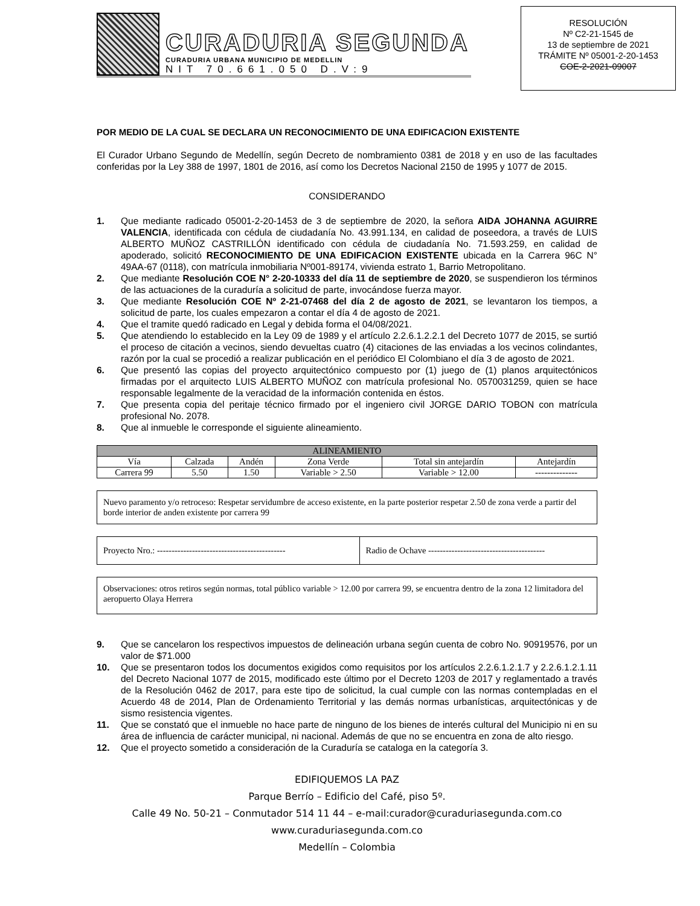CURADURIA SEGUNDA
CURADURIA URBANA MUNICIPIO DE MEDELLIN
NIT 70.661.050 D.V:9
RESOLUCIÓN
Nº C2-21-1545 de
13 de septiembre de 2021
TRÁMITE Nº 05001-2-20-1453
COE-2-2021-09007
POR MEDIO DE LA CUAL SE DECLARA UN RECONOCIMIENTO DE UNA EDIFICACION EXISTENTE
El Curador Urbano Segundo de Medellín, según Decreto de nombramiento 0381 de 2018 y en uso de las facultades conferidas por la Ley 388 de 1997, 1801 de 2016, así como los Decretos Nacional 2150 de 1995 y 1077 de 2015.
CONSIDERANDO
1. Que mediante radicado 05001-2-20-1453 de 3 de septiembre de 2020, la señora AIDA JOHANNA AGUIRRE VALENCIA, identificada con cédula de ciudadanía No. 43.991.134, en calidad de poseedora, a través de LUIS ALBERTO MUÑOZ CASTRILLÓN identificado con cédula de ciudadanía No. 71.593.259, en calidad de apoderado, solicitó RECONOCIMIENTO DE UNA EDIFICACION EXISTENTE ubicada en la Carrera 96C N° 49AA-67 (0118), con matrícula inmobiliaria Nº001-89174, vivienda estrato 1, Barrio Metropolitano.
2. Que mediante Resolución COE N° 2-20-10333 del día 11 de septiembre de 2020, se suspendieron los términos de las actuaciones de la curaduría a solicitud de parte, invocándose fuerza mayor.
3. Que mediante Resolución COE Nº 2-21-07468 del día 2 de agosto de 2021, se levantaron los tiempos, a solicitud de parte, los cuales empezaron a contar el día 4 de agosto de 2021.
4. Que el tramite quedó radicado en Legal y debida forma el 04/08/2021.
5. Que atendiendo lo establecido en la Ley 09 de 1989 y el artículo 2.2.6.1.2.2.1 del Decreto 1077 de 2015, se surtió el proceso de citación a vecinos, siendo devueltas cuatro (4) citaciones de las enviadas a los vecinos colindantes, razón por la cual se procedió a realizar publicación en el periódico El Colombiano el día 3 de agosto de 2021.
6. Que presentó las copias del proyecto arquitectónico compuesto por (1) juego de (1) planos arquitectónicos firmadas por el arquitecto LUIS ALBERTO MUÑOZ con matrícula profesional No. 0570031259, quien se hace responsable legalmente de la veracidad de la información contenida en éstos.
7. Que presenta copia del peritaje técnico firmado por el ingeniero civil JORGE DARIO TOBON con matrícula profesional No. 2078.
8. Que al inmueble le corresponde el siguiente alineamiento.
| ALINEAMIENTO | | | | | |
| Vía | Calzada | Andén | Zona Verde | Total sin antejardín | Antejardín |
| Carrera 99 | 5.50 | 1.50 | Variable > 2.50 | Variable > 12.00 | -------------- |
Nuevo paramento y/o retroceso: Respetar servidumbre de acceso existente, en la parte posterior respetar 2.50 de zona verde a partir del borde interior de anden existente por carrera 99
Proyecto Nro.: --------------------------------------------
Radio de Ochave ----------------------------------------
Observaciones: otros retiros según normas, total público variable > 12.00 por carrera 99, se encuentra dentro de la zona 12 limitadora del aeropuerto Olaya Herrera
9. Que se cancelaron los respectivos impuestos de delineación urbana según cuenta de cobro No. 90919576, por un valor de $71.000
10. Que se presentaron todos los documentos exigidos como requisitos por los artículos 2.2.6.1.2.1.7 y 2.2.6.1.2.1.11 del Decreto Nacional 1077 de 2015, modificado este último por el Decreto 1203 de 2017 y reglamentado a través de la Resolución 0462 de 2017, para este tipo de solicitud, la cual cumple con las normas contempladas en el Acuerdo 48 de 2014, Plan de Ordenamiento Territorial y las demás normas urbanísticas, arquitectónicas y de sismo resistencia vigentes.
11. Que se constató que el inmueble no hace parte de ninguno de los bienes de interés cultural del Municipio ni en su área de influencia de carácter municipal, ni nacional. Además de que no se encuentra en zona de alto riesgo.
12. Que el proyecto sometido a consideración de la Curaduría se cataloga en la categoría 3.
EDIFIQUEMOS LA PAZ
Parque Berrío – Edificio del Café, piso 5º.
Calle 49 No. 50-21 – Conmutador 514 11 44 – e-mail:curador@curaduriasegunda.com.co
www.curaduriasegunda.com.co
Medellín – Colombia